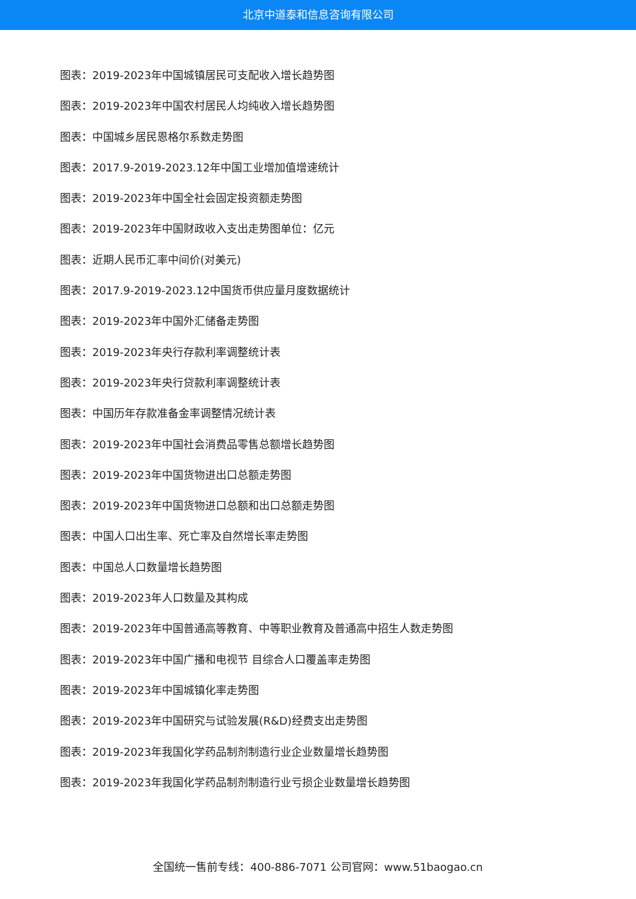北京中道泰和信息咨询有限公司
图表：2019-2023年中国城镇居民可支配收入增长趋势图
图表：2019-2023年中国农村居民人均纯收入增长趋势图
图表：中国城乡居民恩格尔系数走势图
图表：2017.9-2019-2023.12年中国工业增加值增速统计
图表：2019-2023年中国全社会固定投资额走势图
图表：2019-2023年中国财政收入支出走势图单位：亿元
图表：近期人民币汇率中间价(对美元)
图表：2017.9-2019-2023.12中国货币供应量月度数据统计
图表：2019-2023年中国外汇储备走势图
图表：2019-2023年央行存款利率调整统计表
图表：2019-2023年央行贷款利率调整统计表
图表：中国历年存款准备金率调整情况统计表
图表：2019-2023年中国社会消费品零售总额增长趋势图
图表：2019-2023年中国货物进出口总额走势图
图表：2019-2023年中国货物进口总额和出口总额走势图
图表：中国人口出生率、死亡率及自然增长率走势图
图表：中国总人口数量增长趋势图
图表：2019-2023年人口数量及其构成
图表：2019-2023年中国普通高等教育、中等职业教育及普通高中招生人数走势图
图表：2019-2023年中国广播和电视节 目综合人口覆盖率走势图
图表：2019-2023年中国城镇化率走势图
图表：2019-2023年中国研究与试验发展(R&D)经费支出走势图
图表：2019-2023年我国化学药品制剂制造行业企业数量增长趋势图
图表：2019-2023年我国化学药品制剂制造行业亏损企业数量增长趋势图
全国统一售前专线：400-886-7071 公司官网：www.51baogao.cn